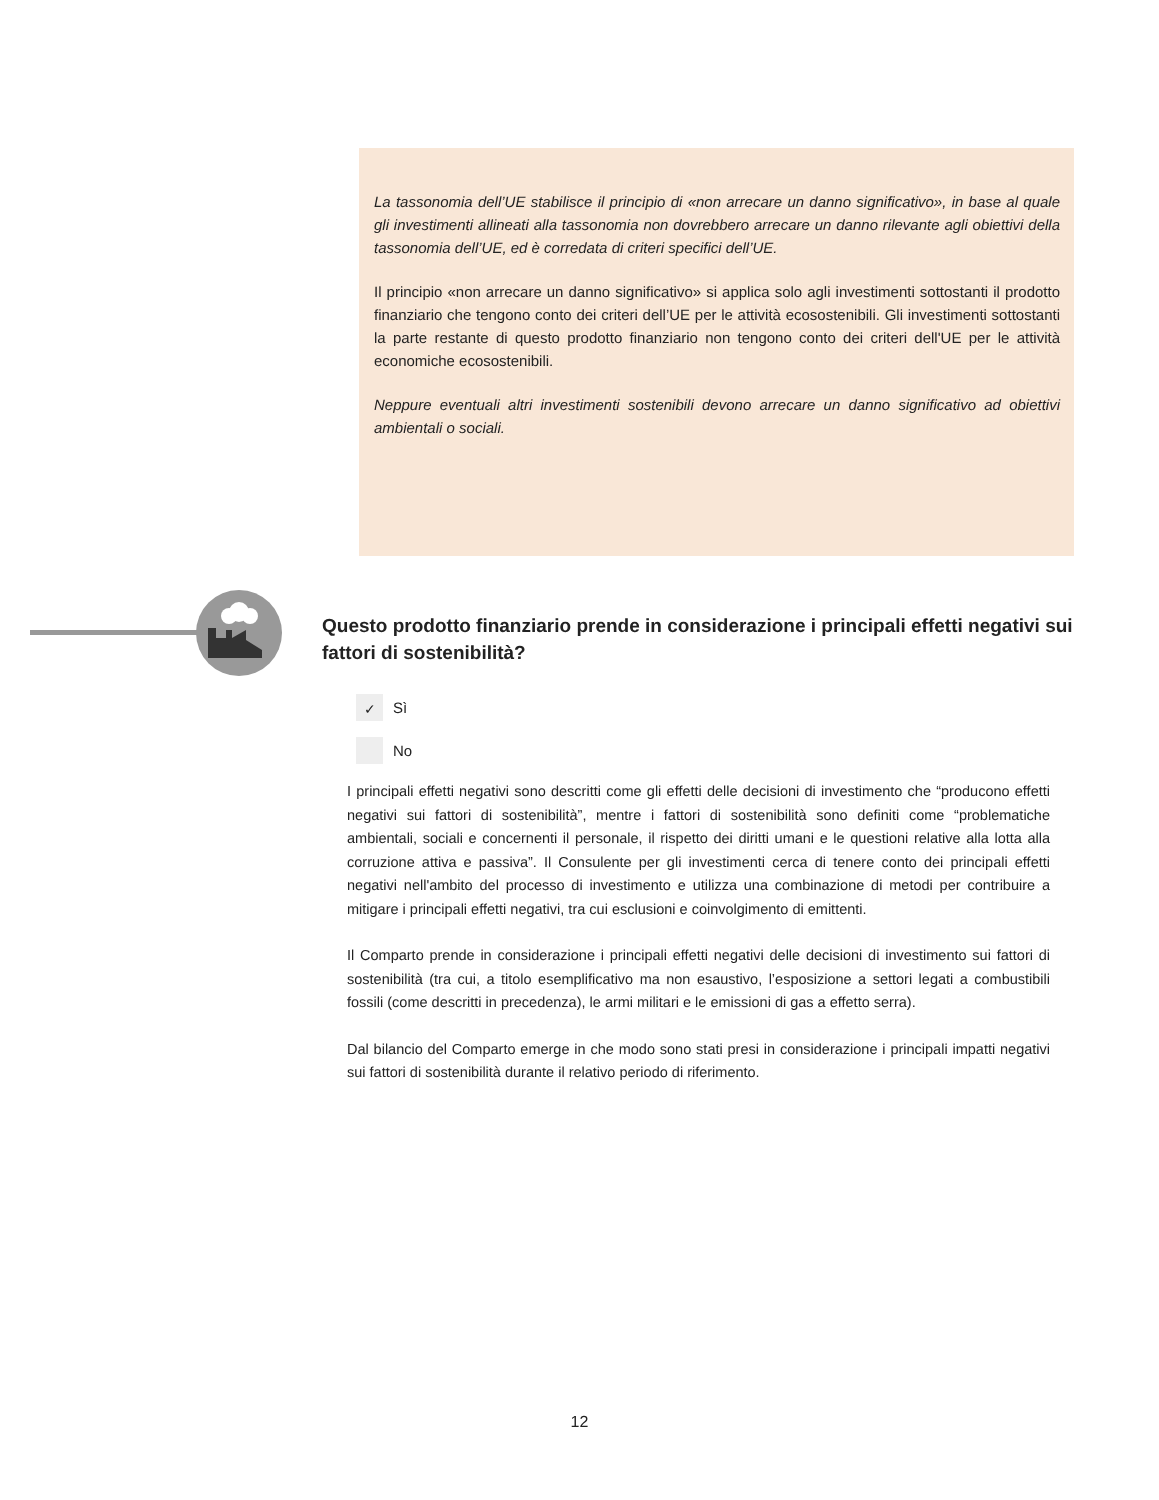La tassonomia dell’UE stabilisce il principio di «non arrecare un danno significativo», in base al quale gli investimenti allineati alla tassonomia non dovrebbero arrecare un danno rilevante agli obiettivi della tassonomia dell’UE, ed è corredata di criteri specifici dell’UE.
Il principio «non arrecare un danno significativo» si applica solo agli investimenti sottostanti il prodotto finanziario che tengono conto dei criteri dell’UE per le attività ecosostenibili. Gli investimenti sottostanti la parte restante di questo prodotto finanziario non tengono conto dei criteri dell'UE per le attività economiche ecosostenibili.
Neppure eventuali altri investimenti sostenibili devono arrecare un danno significativo ad obiettivi ambientali o sociali.
Questo prodotto finanziario prende in considerazione i principali effetti negativi sui fattori di sostenibilità?
✓
Sì
No
I principali effetti negativi sono descritti come gli effetti delle decisioni di investimento che “producono effetti negativi sui fattori di sostenibilità”, mentre i fattori di sostenibilità sono definiti come “problematiche ambientali, sociali e concernenti il personale, il rispetto dei diritti umani e le questioni relative alla lotta alla corruzione attiva e passiva”. Il Consulente per gli investimenti cerca di tenere conto dei principali effetti negativi nell'ambito del processo di investimento e utilizza una combinazione di metodi per contribuire a mitigare i principali effetti negativi, tra cui esclusioni e coinvolgimento di emittenti.
Il Comparto prende in considerazione i principali effetti negativi delle decisioni di investimento sui fattori di sostenibilità (tra cui, a titolo esemplificativo ma non esaustivo, l’esposizione a settori legati a combustibili fossili (come descritti in precedenza), le armi militari e le emissioni di gas a effetto serra).
Dal bilancio del Comparto emerge in che modo sono stati presi in considerazione i principali impatti negativi sui fattori di sostenibilità durante il relativo periodo di riferimento.
12